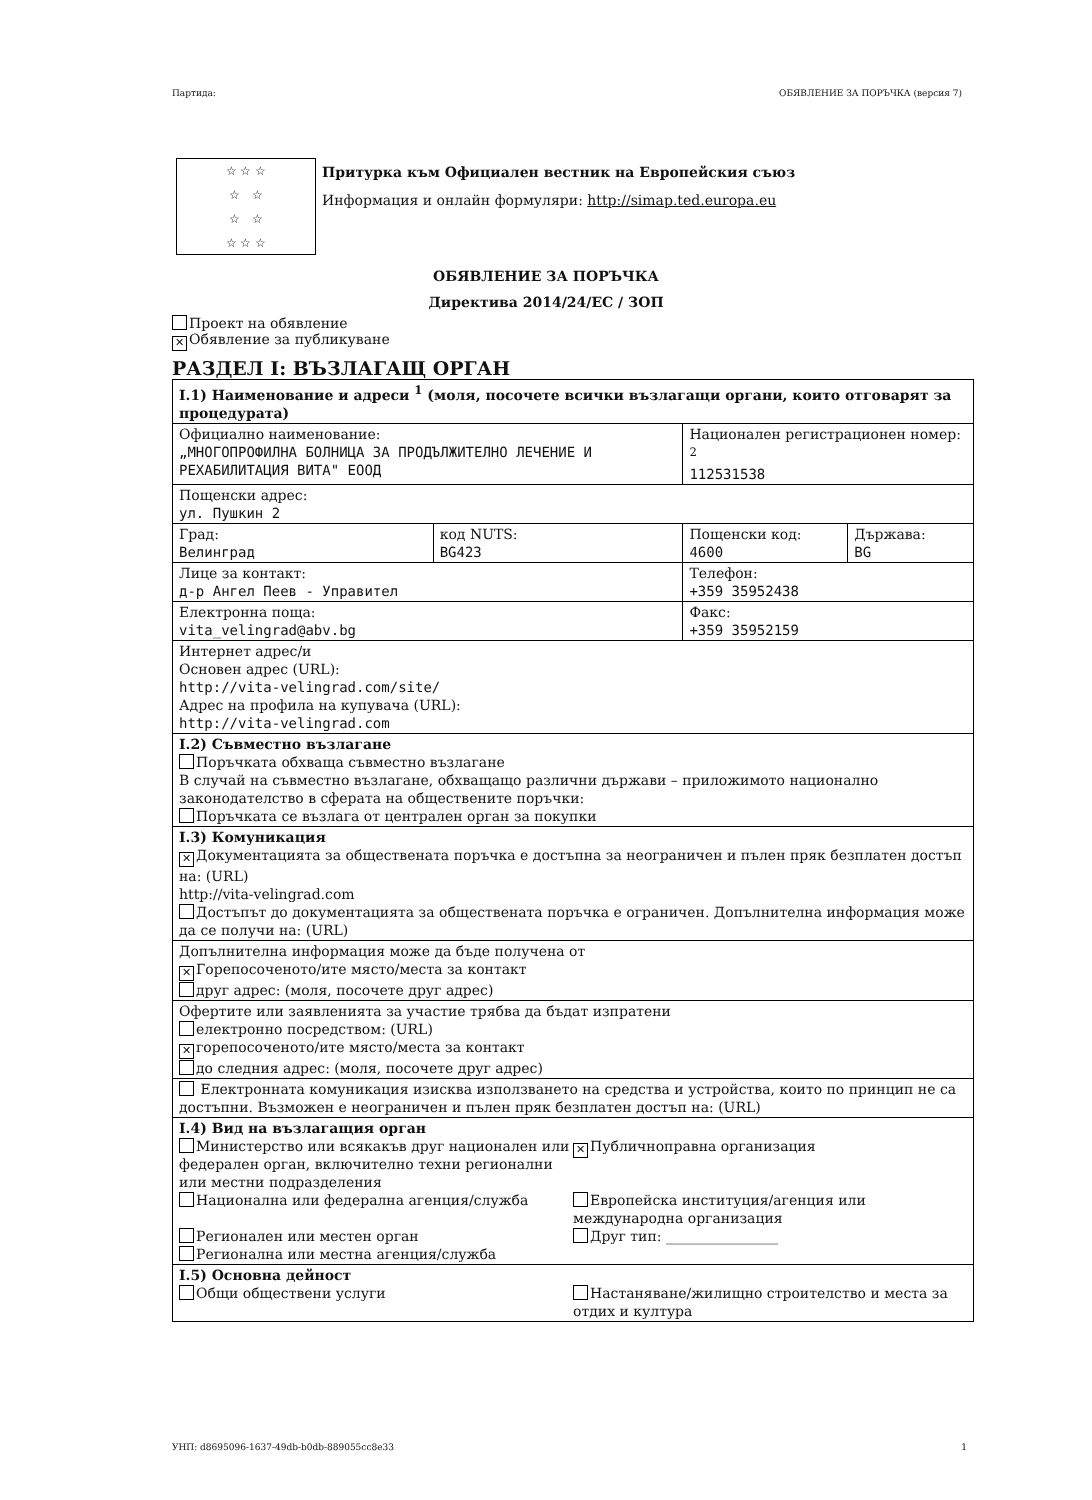Партида: ОБЯВЛЕНИЕ ЗА ПОРЪЧКА (версия 7)
☆ ☆ ☆
☆ ☆
☆ ☆
☆ ☆ ☆
Притурка към Официален вестник на Европейския съюз
Информация и онлайн формуляри: http://simap.ted.europa.eu
ОБЯВЛЕНИЕ ЗА ПОРЪЧКА
Директива 2014/24/ЕС / ЗОП
Проект на обявление
✕ Обявление за публикуване
РАЗДЕЛ I: ВЪЗЛАГАЩ ОРГАН
| I.1) Наименование и адреси <sup>1</sup> (моля, посочете всички възлагащи органи, които отговарят за процедурата) | | | |
| Официално наименование: „МНОГОПРОФИЛНА БОЛНИЦА ЗА ПРОДЪЛЖИТЕЛНО ЛЕЧЕНИЕ И РЕХАБИЛИТАЦИЯ ВИТА" ЕООД | | Национален регистрационен номер: <sup>2</sup> 112531538 | |
| Пощенски адрес: ул. Пушкин 2 | | | |
| Град: Велинград | код NUTS: BG423 | Пощенски код: 4600 | Държава: BG |
| Лице за контакт: д-р Ангел Пеев - Управител | | Телефон: +359 35952438 | |
| Електронна поща: vita_velingrad@abv.bg | | Факс: +359 35952159 | |
| Интернет адрес/и Основен адрес (URL): http://vita-velingrad.com/site/ Адрес на профила на купувача (URL): http://vita-velingrad.com | | | |
| I.2) Съвместно възлагане Поръчката обхваща съвместно възлагане В случай на съвместно възлагане, обхващащо различни държави – приложимото национално законодателство в сферата на обществените поръчки: Поръчката се възлага от централен орган за покупки | | | |
| I.3) Комуникация ✕ Документацията за обществената поръчка е достъпна за неограничен и пълен пряк безплатен достъп на: (URL) http://vita-velingrad.com Достъпът до документацията за обществената поръчка е ограничен. Допълнителна информация може да се получи на: (URL) | | | |
| Допълнителна информация може да бъде получена от ✕ Горепосоченото/ите място/места за контакт друг адрес: (моля, посочете друг адрес) | | | |
| Офертите или заявленията за участие трябва да бъдат изпратени електронно посредством: (URL) ✕ горепосоченото/ите място/места за контакт до следния адрес: (моля, посочете друг адрес) | | | |
| Електронната комуникация изисква използването на средства и устройства, които по принцип не са достъпни. Възможен е неограничен и пълен пряк безплатен достъп на: (URL) | | | |
| I.4) Вид на възлагащия орган / Министерство или всякакъв друг национален или федерален орган, включително техни регионални или местни подразделения / ✕ Публичноправна организация / / Национална или федерална агенция/служба / Европейска институция/агенция или международна организация / / Регионален или местен орган Регионална или местна агенция/служба / Друг тип: ________________ / | | | |
| I.5) Основна дейност / Общи обществени услуги / Настаняване/жилищно строителство и места за отдих и култура / | | | |
УНП: d8695096-1637-49db-b0db-889055cc8e33 1